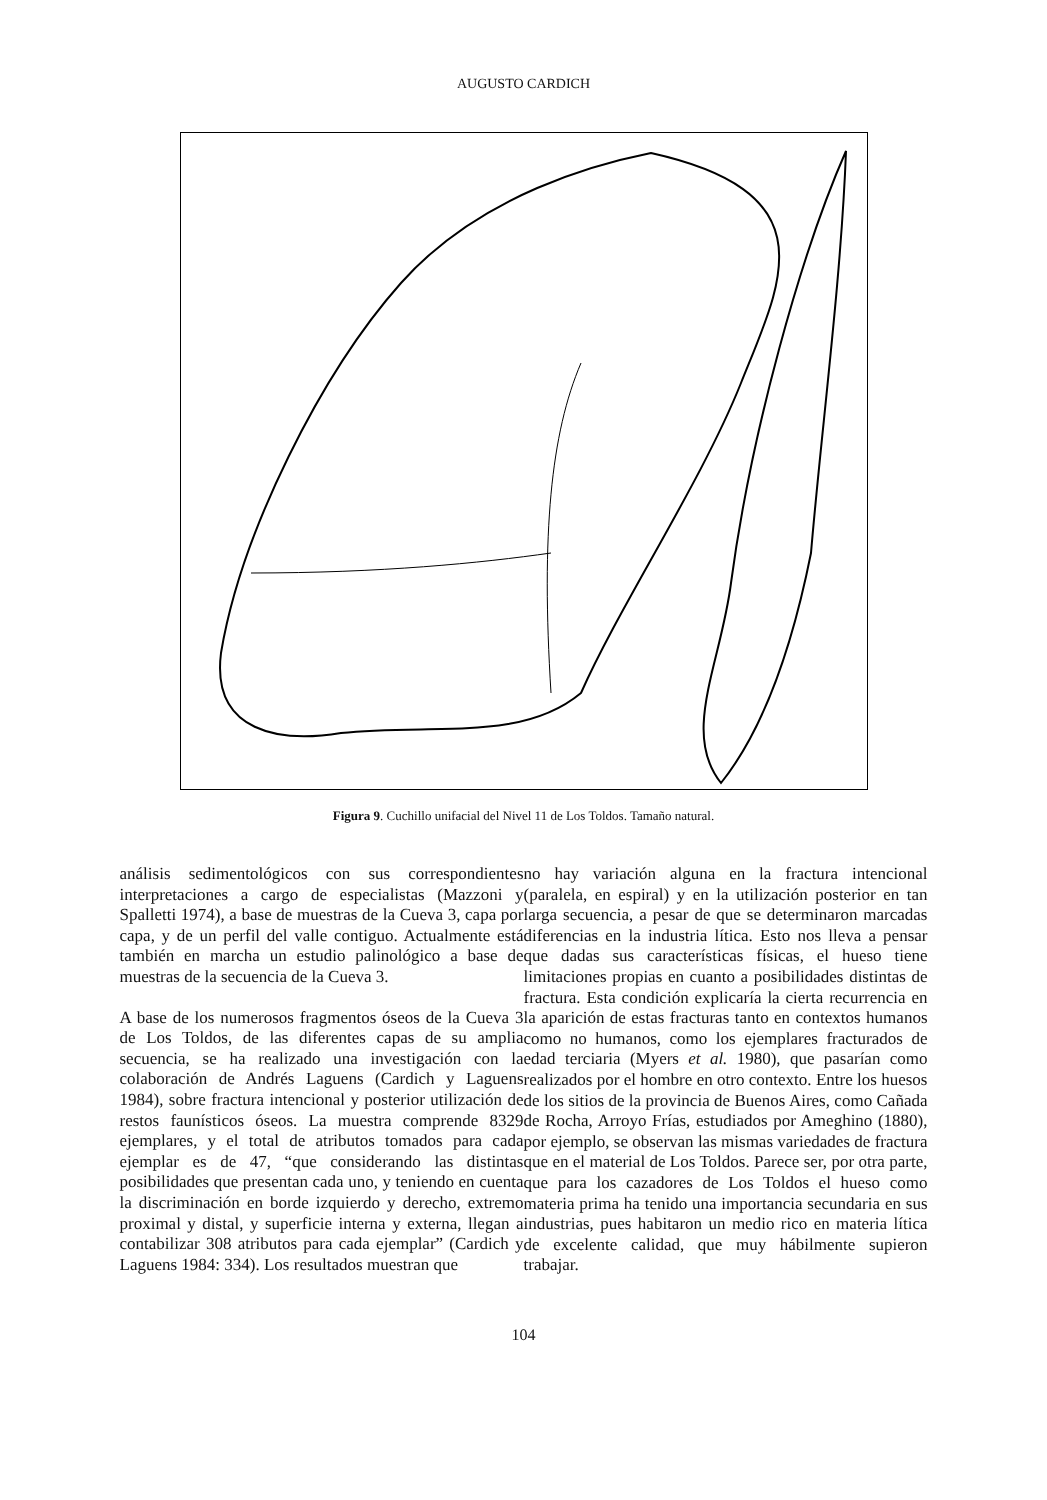AUGUSTO CARDICH
Figura 9. Cuchillo unifacial del Nivel 11 de Los Toldos. Tamaño natural.
análisis sedimentológicos con sus correspondientes interpretaciones a cargo de especialistas (Mazzoni y Spalletti 1974), a base de muestras de la Cueva 3, capa por capa, y de un perfil del valle contiguo. Actualmente está también en marcha un estudio palinológico a base de muestras de la secuencia de la Cueva 3.
A base de los numerosos fragmentos óseos de la Cueva 3 de Los Toldos, de las diferentes capas de su amplia secuencia, se ha realizado una investigación con la colaboración de Andrés Laguens (Cardich y Laguens 1984), sobre fractura intencional y posterior utilización de restos faunísticos óseos. La muestra comprende 8329 ejemplares, y el total de atributos tomados para cada ejemplar es de 47, “que considerando las distintas posibilidades que presentan cada uno, y teniendo en cuenta la discriminación en borde izquierdo y derecho, extremo proximal y distal, y superficie interna y externa, llegan a contabilizar 308 atributos para cada ejemplar” (Cardich y Laguens 1984: 334). Los resultados muestran que
no hay variación alguna en la fractura intencional (paralela, en espiral) y en la utilización posterior en tan larga secuencia, a pesar de que se determinaron marcadas diferencias en la industria lítica. Esto nos lleva a pensar que dadas sus características físicas, el hueso tiene limitaciones propias en cuanto a posibilidades distintas de fractura. Esta condición explicaría la cierta recurrencia en la aparición de estas fracturas tanto en contextos humanos como no humanos, como los ejemplares fracturados de edad terciaria (Myers et al. 1980), que pasarían como realizados por el hombre en otro contexto. Entre los huesos de los sitios de la provincia de Buenos Aires, como Cañada de Rocha, Arroyo Frías, estudiados por Ameghino (1880), por ejemplo, se observan las mismas variedades de fractura que en el material de Los Toldos. Parece ser, por otra parte, que para los cazadores de Los Toldos el hueso como materia prima ha tenido una importancia secundaria en sus industrias, pues habitaron un medio rico en materia lítica de excelente calidad, que muy hábilmente supieron trabajar.
104